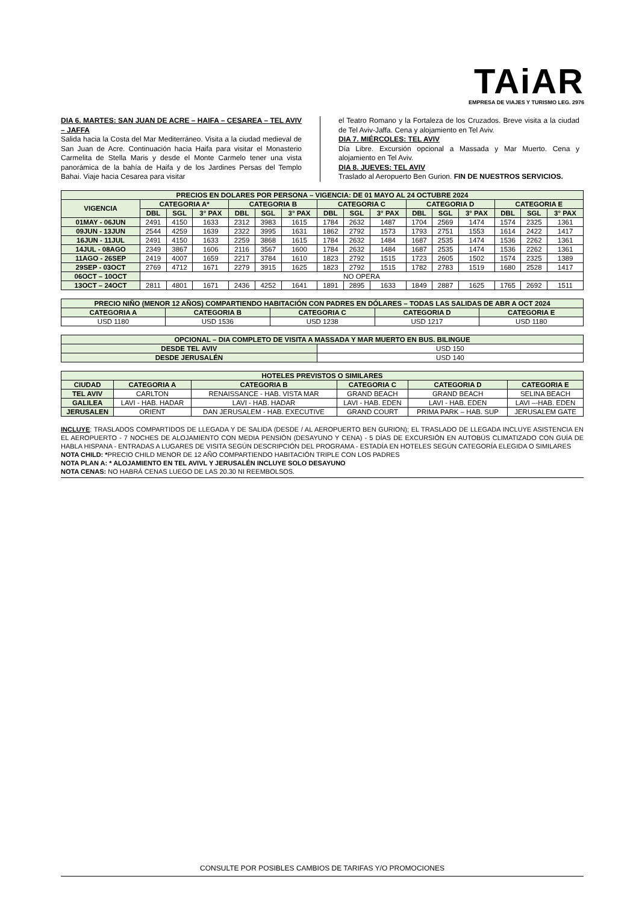TAiAR
EMPRESA DE VIAJES Y TURISMO LEG. 2976
DIA 6. MARTES: SAN JUAN DE ACRE – HAIFA – CESAREA – TEL AVIV – JAFFA
Salida hacia la Costa del Mar Mediterráneo. Visita a la ciudad medieval de San Juan de Acre. Continuación hacia Haifa para visitar el Monasterio Carmelita de Stella Maris y desde el Monte Carmelo tener una vista panorámica de la bahía de Haifa y de los Jardines Persas del Templo Bahai. Viaje hacia Cesarea para visitar
el Teatro Romano y la Fortaleza de los Cruzados. Breve visita a la ciudad de Tel Aviv-Jaffa. Cena y alojamiento en Tel Aviv.
DIA 7. MIÉRCOLES: TEL AVIV
Día Libre. Excursión opcional a Massada y Mar Muerto. Cena y alojamiento en Tel Aviv.
DIA 8. JUEVES: TEL AVIV
Traslado al Aeropuerto Ben Gurion. FIN DE NUESTROS SERVICIOS.
| PRECIOS EN DOLARES POR PERSONA – VIGENCIA: DE 01 MAYO AL 24 OCTUBRE 2024 | | | | | | | | | | | | | | | |
| --- | --- | --- | --- | --- | --- | --- | --- | --- | --- | --- | --- | --- | --- | --- | --- |
| VIGENCIA | CATEGORIA A* | | | CATEGORIA B | | | CATEGORIA C | | | CATEGORIA D | | | CATEGORIA E | | |
| | DBL | SGL | 3° PAX | DBL | SGL | 3° PAX | DBL | SGL | 3° PAX | DBL | SGL | 3° PAX | DBL | SGL | 3° PAX |
| 01MAY - 06JUN | 2491 | 4150 | 1633 | 2312 | 3983 | 1615 | 1784 | 2632 | 1487 | 1704 | 2569 | 1474 | 1574 | 2325 | 1361 |
| 09JUN - 13JUN | 2544 | 4259 | 1639 | 2322 | 3995 | 1631 | 1862 | 2792 | 1573 | 1793 | 2751 | 1553 | 1614 | 2422 | 1417 |
| 16JUN - 11JUL | 2491 | 4150 | 1633 | 2259 | 3868 | 1615 | 1784 | 2632 | 1484 | 1687 | 2535 | 1474 | 1536 | 2262 | 1361 |
| 14JUL - 08AGO | 2349 | 3867 | 1606 | 2116 | 3567 | 1600 | 1784 | 2632 | 1484 | 1687 | 2535 | 1474 | 1536 | 2262 | 1361 |
| 11AGO - 26SEP | 2419 | 4007 | 1659 | 2217 | 3784 | 1610 | 1823 | 2792 | 1515 | 1723 | 2605 | 1502 | 1574 | 2325 | 1389 |
| 29SEP - 03OCT | 2769 | 4712 | 1671 | 2279 | 3915 | 1625 | 1823 | 2792 | 1515 | 1782 | 2783 | 1519 | 1680 | 2528 | 1417 |
| 06OCT – 10OCT | NO OPERA | | | | | | | | | | | | | | |
| 13OCT – 24OCT | 2811 | 4801 | 1671 | 2436 | 4252 | 1641 | 1891 | 2895 | 1633 | 1849 | 2887 | 1625 | 1765 | 2692 | 1511 |
| PRECIO NIÑO (MENOR 12 AÑOS) COMPARTIENDO HABITACIÓN CON PADRES EN DÓLARES – TODAS LAS SALIDAS DE ABR A OCT 2024 | | | | |
| --- | --- | --- | --- | --- |
| CATEGORIA A | CATEGORIA B | CATEGORIA C | CATEGORIA D | CATEGORIA E |
| USD 1180 | USD 1536 | USD 1238 | USD 1217 | USD 1180 |
| OPCIONAL – DIA COMPLETO DE VISITA A MASSADA Y MAR MUERTO EN BUS. BILINGUE | |
| --- | --- |
| DESDE TEL AVIV | USD 150 |
| DESDE JERUSALÉN | USD 140 |
| HOTELES PREVISTOS O SIMILARES | | | | | |
| --- | --- | --- | --- | --- | --- |
| CIUDAD | CATEGORIA A | CATEGORIA B | CATEGORIA C | CATEGORIA D | CATEGORIA E |
| TEL AVIV | CARLTON | RENAISSANCE - HAB. VISTA MAR | GRAND BEACH | GRAND BEACH | SELINA BEACH |
| GALILEA | LAVI - HAB. HADAR | LAVI - HAB. HADAR | LAVI - HAB. EDEN | LAVI - HAB. EDEN | LAVI –-HAB. EDEN |
| JERUSALEN | ORIENT | DAN JERUSALEM - HAB. EXECUTIVE | GRAND COURT | PRIMA PARK – HAB. SUP | JERUSALEM GATE |
INCLUYE: TRASLADOS COMPARTIDOS DE LLEGADA Y DE SALIDA (DESDE / AL AEROPUERTO BEN GURION); EL TRASLADO DE LLEGADA INCLUYE ASISTENCIA EN EL AEROPUERTO - 7 NOCHES DE ALOJAMIENTO CON MEDIA PENSIÓN (DESAYUNO Y CENA) - 5 DÍAS DE EXCURSIÓN EN AUTOBÚS CLIMATIZADO CON GUÍA DE HABLA HISPANA - ENTRADAS A LUGARES DE VISITA SEGÚN DESCRIPCIÓN DEL PROGRAMA - ESTADÍA EN HOTELES SEGÚN CATEGORÍA ELEGIDA O SIMILARES
NOTA CHILD: *PRECIO CHILD MENOR DE 12 AÑO COMPARTIENDO HABITACIÓN TRIPLE CON LOS PADRES
NOTA PLAN A: * ALOJAMIENTO EN TEL AVIVL Y JERUSALÉN INCLUYE SOLO DESAYUNO
NOTA CENAS: NO HABRÁ CENAS LUEGO DE LAS 20.30 NI REEMBOLSOS.
CONSULTE POR POSIBLES CAMBIOS DE TARIFAS Y/O PROMOCIONES